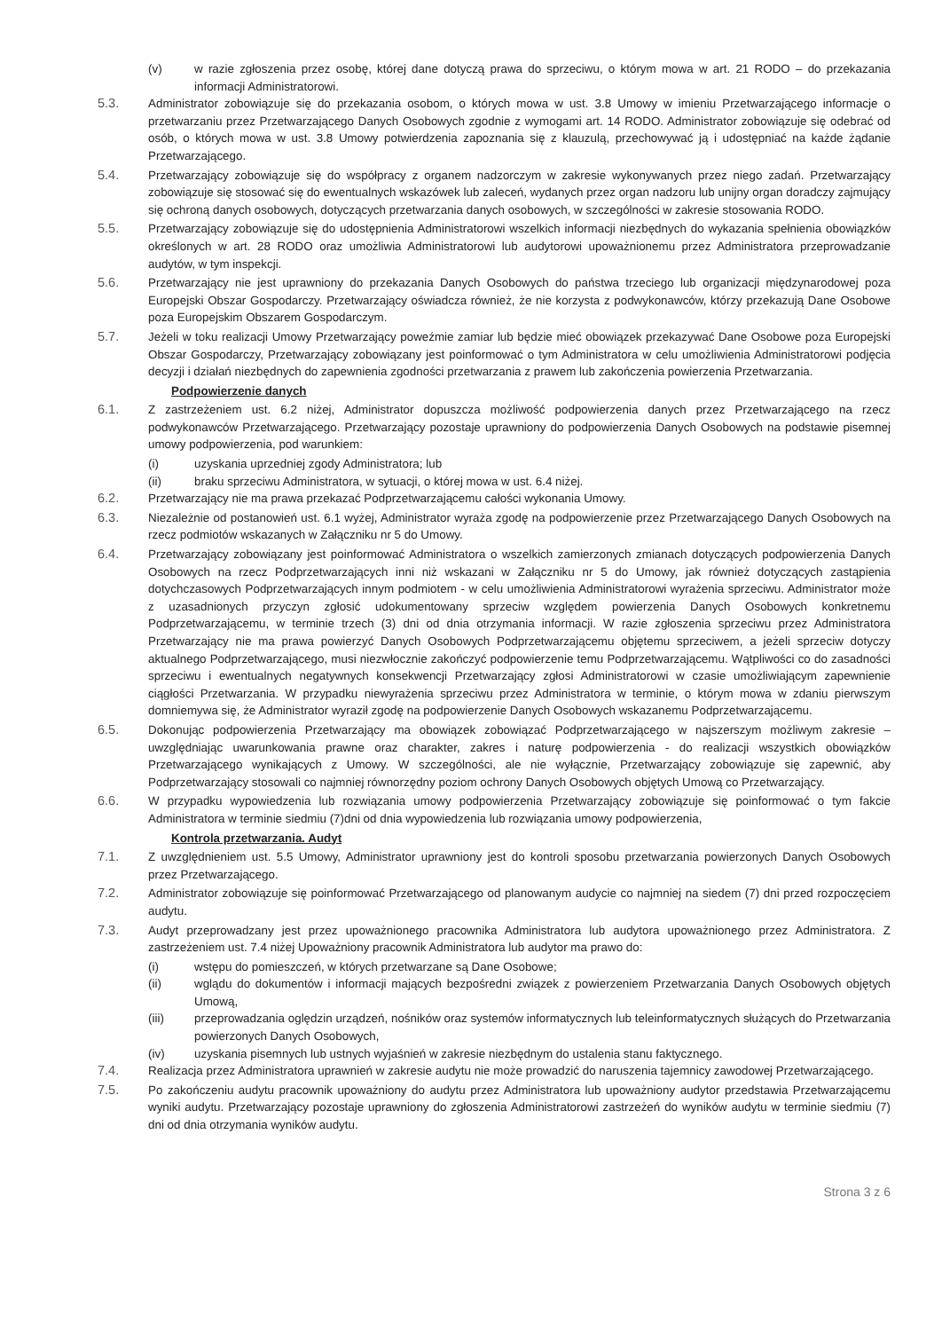(v) w razie zgłoszenia przez osobę, której dane dotyczą prawa do sprzeciwu, o którym mowa w art. 21 RODO – do przekazania informacji Administratorowi.
5.3. Administrator zobowiązuje się do przekazania osobom, o których mowa w ust. 3.8 Umowy w imieniu Przetwarzającego informacje o przetwarzaniu przez Przetwarzającego Danych Osobowych zgodnie z wymogami art. 14 RODO. Administrator zobowiązuje się odebrać od osób, o których mowa w ust. 3.8 Umowy potwierdzenia zapoznania się z klauzulą, przechowywać ją i udostępniać na każde żądanie Przetwarzającego.
5.4. Przetwarzający zobowiązuje się do współpracy z organem nadzorczym w zakresie wykonywanych przez niego zadań. Przetwarzający zobowiązuje się stosować się do ewentualnych wskazówek lub zaleceń, wydanych przez organ nadzoru lub unijny organ doradczy zajmujący się ochroną danych osobowych, dotyczących przetwarzania danych osobowych, w szczególności w zakresie stosowania RODO.
5.5. Przetwarzający zobowiązuje się do udostępnienia Administratorowi wszelkich informacji niezbędnych do wykazania spełnienia obowiązków określonych w art. 28 RODO oraz umożliwia Administratorowi lub audytorowi upoważnionemu przez Administratora przeprowadzanie audytów, w tym inspekcji.
5.6. Przetwarzający nie jest uprawniony do przekazania Danych Osobowych do państwa trzeciego lub organizacji międzynarodowej poza Europejski Obszar Gospodarczy. Przetwarzający oświadcza również, że nie korzysta z podwykonawców, którzy przekazują Dane Osobowe poza Europejskim Obszarem Gospodarczym.
5.7. Jeżeli w toku realizacji Umowy Przetwarzający poweźmie zamiar lub będzie mieć obowiązek przekazywać Dane Osobowe poza Europejski Obszar Gospodarczy, Przetwarzający zobowiązany jest poinformować o tym Administratora w celu umożliwienia Administratorowi podjęcia decyzji i działań niezbędnych do zapewnienia zgodności przetwarzania z prawem lub zakończenia powierzenia Przetwarzania.
Podpowierzenie danych
6.1. Z zastrzeżeniem ust. 6.2 niżej, Administrator dopuszcza możliwość podpowierzenia danych przez Przetwarzającego na rzecz podwykonawców Przetwarzającego. Przetwarzający pozostaje uprawniony do podpowierzenia Danych Osobowych na podstawie pisemnej umowy podpowierzenia, pod warunkiem:
(i) uzyskania uprzedniej zgody Administratora; lub
(ii) braku sprzeciwu Administratora, w sytuacji, o której mowa w ust. 6.4 niżej.
6.2. Przetwarzający nie ma prawa przekazać Podprzetwarzającemu całości wykonania Umowy.
6.3. Niezależnie od postanowień ust. 6.1 wyżej, Administrator wyraża zgodę na podpowierzenie przez Przetwarzającego Danych Osobowych na rzecz podmiotów wskazanych w Załączniku nr 5 do Umowy.
6.4. Przetwarzający zobowiązany jest poinformować Administratora o wszelkich zamierzonych zmianach dotyczących podpowierzenia Danych Osobowych na rzecz Podprzetwarzających inni niż wskazani w Załączniku nr 5 do Umowy, jak również dotyczących zastąpienia dotychczasowych Podprzetwarzających innym podmiotem - w celu umożliwienia Administratorowi wyrażenia sprzeciwu. Administrator może z uzasadnionych przyczyn zgłosić udokumentowany sprzeciw względem powierzenia Danych Osobowych konkretnemu Podprzetwarzającemu, w terminie trzech (3) dni od dnia otrzymania informacji. W razie zgłoszenia sprzeciwu przez Administratora Przetwarzający nie ma prawa powierzyć Danych Osobowych Podprzetwarzającemu objętemu sprzeciwem, a jeżeli sprzeciw dotyczy aktualnego Podprzetwarzającego, musi niezwłocznie zakończyć podpowierzenie temu Podprzetwarzającemu. Wątpliwości co do zasadności sprzeciwu i ewentualnych negatywnych konsekwencji Przetwarzający zgłosi Administratorowi w czasie umożliwiającym zapewnienie ciągłości Przetwarzania. W przypadku niewyrażenia sprzeciwu przez Administratora w terminie, o którym mowa w zdaniu pierwszym domniemywa się, że Administrator wyraził zgodę na podpowierzenie Danych Osobowych wskazanemu Podprzetwarzającemu.
6.5. Dokonując podpowierzenia Przetwarzający ma obowiązek zobowiązać Podprzetwarzającego w najszerszym możliwym zakresie – uwzględniając uwarunkowania prawne oraz charakter, zakres i naturę podpowierzenia - do realizacji wszystkich obowiązków Przetwarzającego wynikających z Umowy. W szczególności, ale nie wyłącznie, Przetwarzający zobowiązuje się zapewnić, aby Podprzetwarzający stosowali co najmniej równorzędny poziom ochrony Danych Osobowych objętych Umową co Przetwarzający.
6.6. W przypadku wypowiedzenia lub rozwiązania umowy podpowierzenia Przetwarzający zobowiązuje się poinformować o tym fakcie Administratora w terminie siedmiu (7)dni od dnia wypowiedzenia lub rozwiązania umowy podpowierzenia,
Kontrola przetwarzania. Audyt
7.1. Z uwzględnieniem ust. 5.5 Umowy, Administrator uprawniony jest do kontroli sposobu przetwarzania powierzonych Danych Osobowych przez Przetwarzającego.
7.2. Administrator zobowiązuje się poinformować Przetwarzającego od planowanym audycie co najmniej na siedem (7) dni przed rozpoczęciem audytu.
7.3. Audyt przeprowadzany jest przez upoważnionego pracownika Administratora lub audytora upoważnionego przez Administratora. Z zastrzeżeniem ust. 7.4 niżej Upoważniony pracownik Administratora lub audytor ma prawo do:
(i) wstępu do pomieszczeń, w których przetwarzane są Dane Osobowe;
(ii) wglądu do dokumentów i informacji mających bezpośredni związek z powierzeniem Przetwarzania Danych Osobowych objętych Umową,
(iii) przeprowadzania oględzin urządzeń, nośników oraz systemów informatycznych lub teleinformatycznych służących do Przetwarzania powierzonych Danych Osobowych,
(iv) uzyskania pisemnych lub ustnych wyjaśnień w zakresie niezbędnym do ustalenia stanu faktycznego.
7.4. Realizacja przez Administratora uprawnień w zakresie audytu nie może prowadzić do naruszenia tajemnicy zawodowej Przetwarzającego.
7.5. Po zakończeniu audytu pracownik upoważniony do audytu przez Administratora lub upoważniony audytor przedstawia Przetwarzającemu wyniki audytu. Przetwarzający pozostaje uprawniony do zgłoszenia Administratorowi zastrzeżeń do wyników audytu w terminie siedmiu (7) dni od dnia otrzymania wyników audytu.
Strona 3 z 6